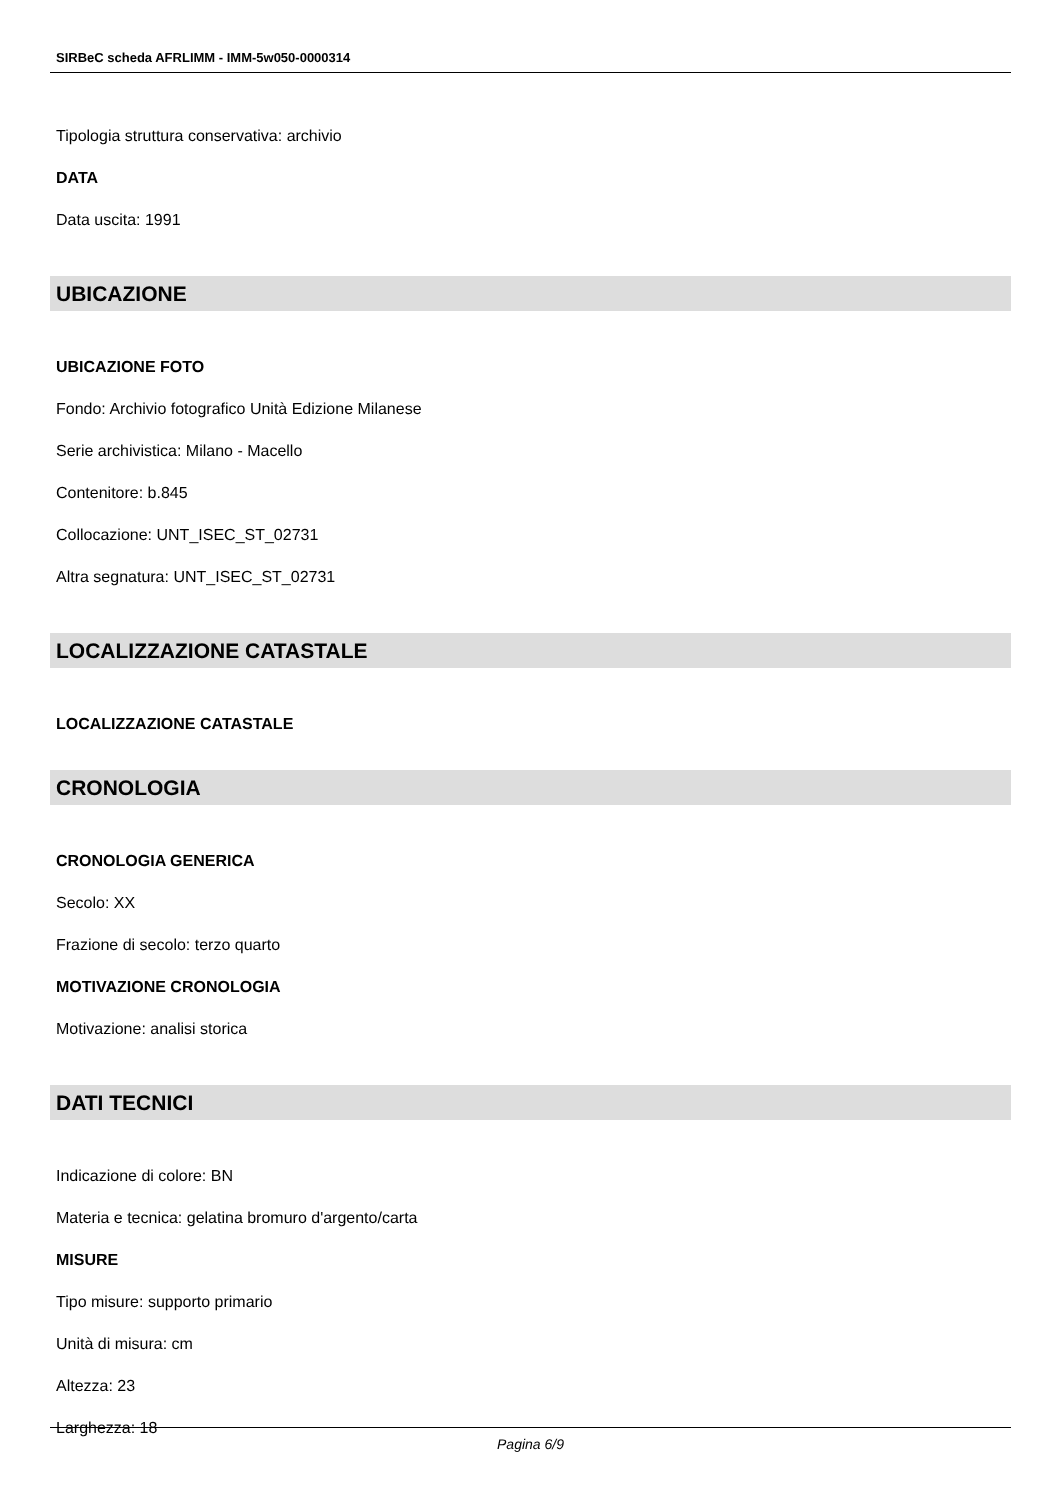SIRBeC scheda AFRLIMM - IMM-5w050-0000314
Tipologia struttura conservativa: archivio
DATA
Data uscita: 1991
UBICAZIONE
UBICAZIONE FOTO
Fondo: Archivio fotografico Unità Edizione Milanese
Serie archivistica: Milano - Macello
Contenitore: b.845
Collocazione: UNT_ISEC_ST_02731
Altra segnatura: UNT_ISEC_ST_02731
LOCALIZZAZIONE CATASTALE
LOCALIZZAZIONE CATASTALE
CRONOLOGIA
CRONOLOGIA GENERICA
Secolo: XX
Frazione di secolo: terzo quarto
MOTIVAZIONE CRONOLOGIA
Motivazione: analisi storica
DATI TECNICI
Indicazione di colore: BN
Materia e tecnica: gelatina bromuro d'argento/carta
MISURE
Tipo misure: supporto primario
Unità di misura: cm
Altezza: 23
Larghezza: 18
Pagina 6/9